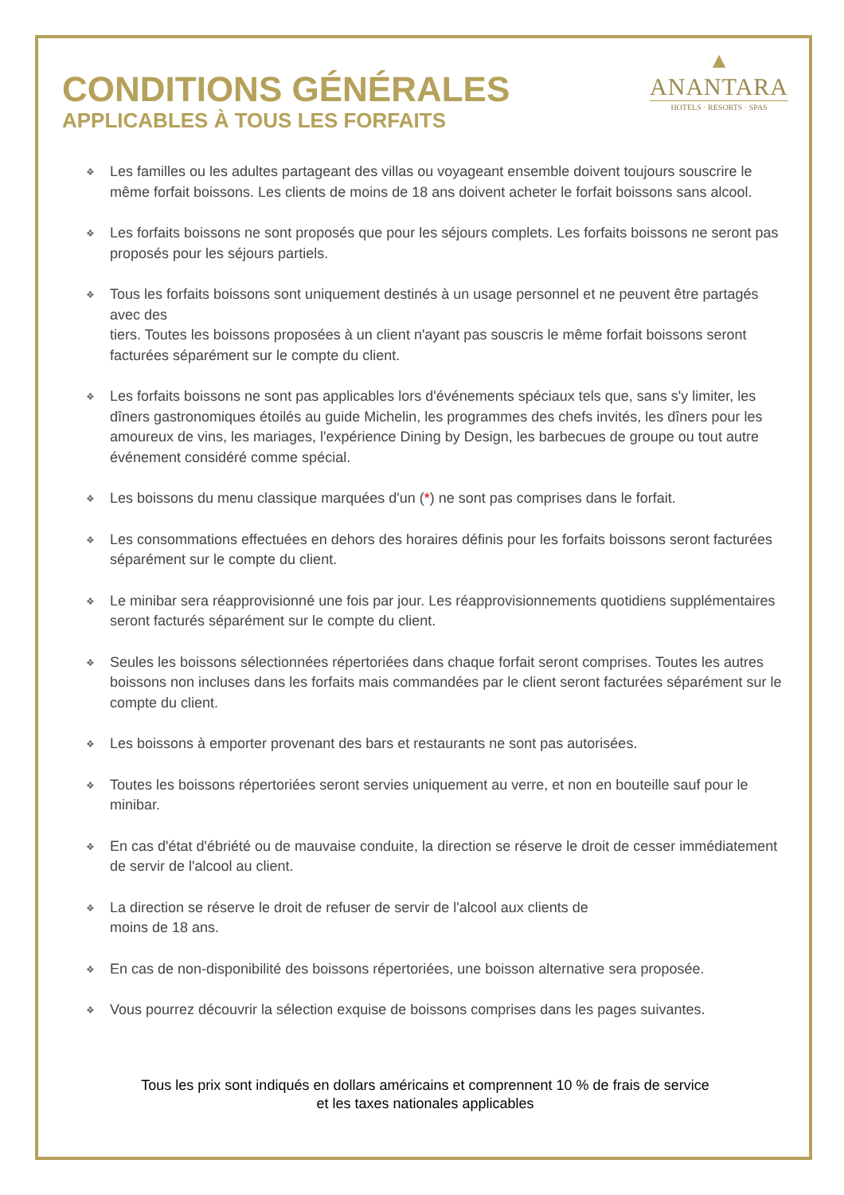CONDITIONS GÉNÉRALES
APPLICABLES À TOUS LES FORFAITS
▲
ANANTARA
HOTELS · RESORTS · SPAS
❖ Les familles ou les adultes partageant des villas ou voyageant ensemble doivent toujours souscrire le même forfait boissons. Les clients de moins de 18 ans doivent acheter le forfait boissons sans alcool.
❖ Les forfaits boissons ne sont proposés que pour les séjours complets. Les forfaits boissons ne seront pas proposés pour les séjours partiels.
❖ Tous les forfaits boissons sont uniquement destinés à un usage personnel et ne peuvent être partagés avec des
tiers. Toutes les boissons proposées à un client n'ayant pas souscris le même forfait boissons seront facturées séparément sur le compte du client.
❖ Les forfaits boissons ne sont pas applicables lors d'événements spéciaux tels que, sans s'y limiter, les dîners gastronomiques étoilés au guide Michelin, les programmes des chefs invités, les dîners pour les amoureux de vins, les mariages, l'expérience Dining by Design, les barbecues de groupe ou tout autre événement considéré comme spécial.
❖ Les boissons du menu classique marquées d'un (*) ne sont pas comprises dans le forfait.
❖ Les consommations effectuées en dehors des horaires définis pour les forfaits boissons seront facturées séparément sur le compte du client.
❖ Le minibar sera réapprovisionné une fois par jour. Les réapprovisionnements quotidiens supplémentaires seront facturés séparément sur le compte du client.
❖ Seules les boissons sélectionnées répertoriées dans chaque forfait seront comprises. Toutes les autres boissons non incluses dans les forfaits mais commandées par le client seront facturées séparément sur le compte du client.
❖ Les boissons à emporter provenant des bars et restaurants ne sont pas autorisées.
❖ Toutes les boissons répertoriées seront servies uniquement au verre, et non en bouteille sauf pour le minibar.
❖ En cas d'état d'ébriété ou de mauvaise conduite, la direction se réserve le droit de cesser immédiatement de servir de l'alcool au client.
❖ La direction se réserve le droit de refuser de servir de l'alcool aux clients de
moins de 18 ans.
❖ En cas de non-disponibilité des boissons répertoriées, une boisson alternative sera proposée.
❖ Vous pourrez découvrir la sélection exquise de boissons comprises dans les pages suivantes.
Tous les prix sont indiqués en dollars américains et comprennent 10 % de frais de service
et les taxes nationales applicables